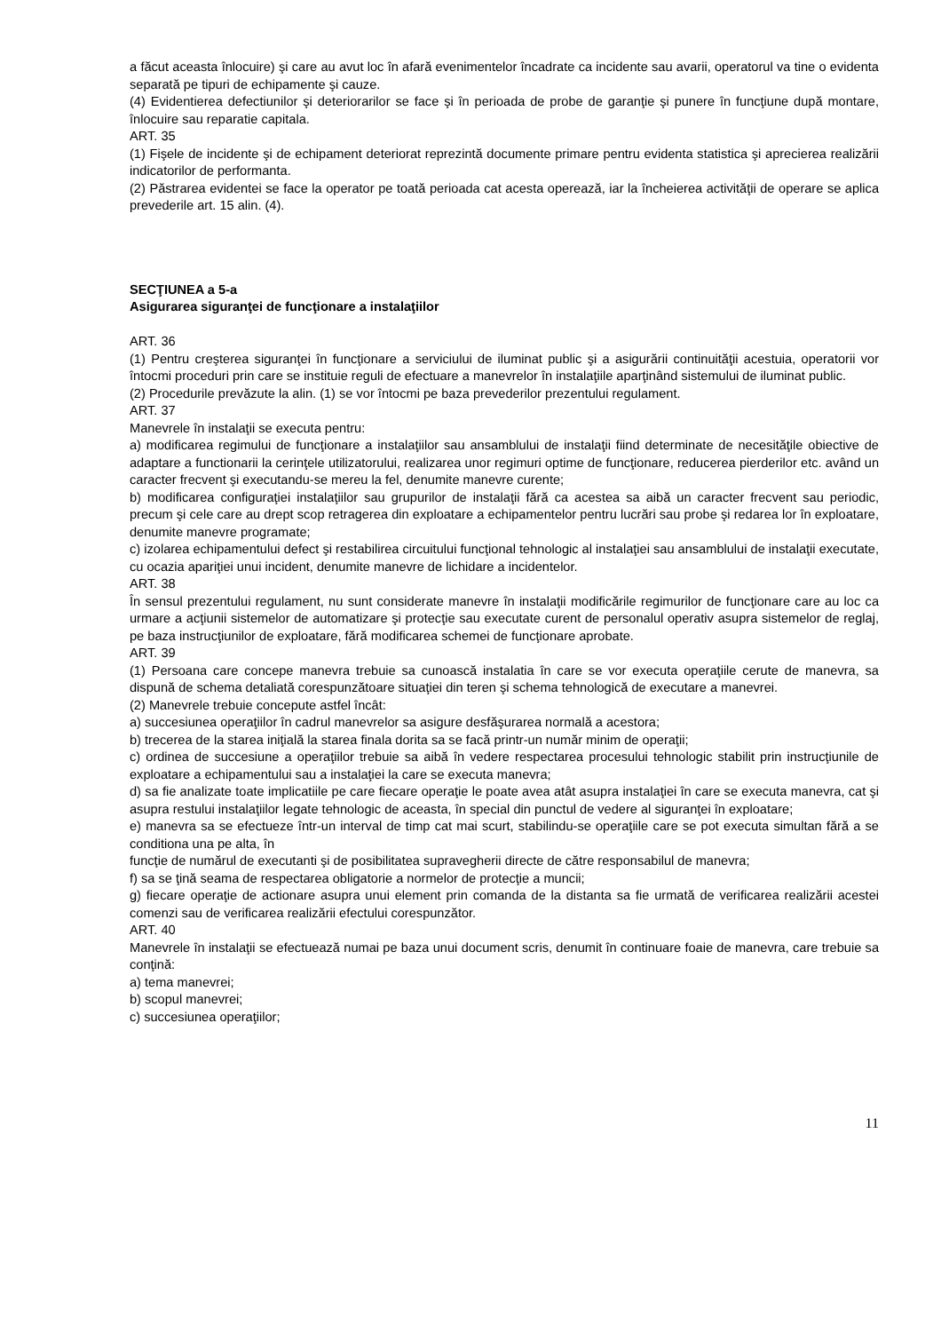a făcut aceasta înlocuire) şi care au avut loc în afară evenimentelor încadrate ca incidente sau avarii, operatorul va tine o evidenta separată pe tipuri de echipamente şi cauze.
(4) Evidentierea defectiunilor şi deteriorarilor se face şi în perioada de probe de garanţie şi punere în funcţiune după montare, înlocuire sau reparatie capitala.
ART. 35
(1) Fişele de incidente şi de echipament deteriorat reprezintă documente primare pentru evidenta statistica şi aprecierea realizării indicatorilor de performanta.
(2) Păstrarea evidentei se face la operator pe toată perioada cat acesta operează, iar la încheierea activităţii de operare se aplica prevederile art. 15 alin. (4).
SECŢIUNEA a 5-a
Asigurarea siguranţei de funcţionare a instalaţiilor
ART. 36
(1) Pentru creşterea siguranţei în funcţionare a serviciului de iluminat public şi a asigurării continuităţii acestuia, operatorii vor întocmi proceduri prin care se instituie reguli de efectuare a manevrelor în instalaţiile aparţinând sistemului de iluminat public.
(2) Procedurile prevăzute la alin. (1) se vor întocmi pe baza prevederilor prezentului regulament.
ART. 37
Manevrele în instalaţii se executa pentru:
a) modificarea regimului de funcţionare a instalaţiilor sau ansamblului de instalaţii fiind determinate de necesităţile obiective de adaptare a functionarii la cerinţele utilizatorului, realizarea unor regimuri optime de funcţionare, reducerea pierderilor etc. având un caracter frecvent şi executandu-se mereu la fel, denumite manevre curente;
b) modificarea configuraţiei instalaţiilor sau grupurilor de instalaţii fără ca acestea sa aibă un caracter frecvent sau periodic, precum şi cele care au drept scop retragerea din exploatare a echipamentelor pentru lucrări sau probe şi redarea lor în exploatare, denumite manevre programate;
c) izolarea echipamentului defect şi restabilirea circuitului funcţional tehnologic al instalaţiei sau ansamblului de instalaţii executate, cu ocazia apariţiei unui incident, denumite manevre de lichidare a incidentelor.
ART. 38
În sensul prezentului regulament, nu sunt considerate manevre în instalaţii modificările regimurilor de funcţionare care au loc ca urmare a acţiunii sistemelor de automatizare şi protecţie sau executate curent de personalul operativ asupra sistemelor de reglaj, pe baza instrucţiunilor de exploatare, fără modificarea schemei de funcţionare aprobate.
ART. 39
(1) Persoana care concepe manevra trebuie sa cunoască instalatia în care se vor executa operaţiile cerute de manevra, sa dispună de schema detaliată corespunzătoare situaţiei din teren şi schema tehnologică de executare a manevrei.
(2) Manevrele trebuie concepute astfel încât:
a) succesiunea operaţiilor în cadrul manevrelor sa asigure desfăşurarea normală a acestora;
b) trecerea de la starea iniţială la starea finala dorita sa se facă printr-un număr minim de operaţii;
c) ordinea de succesiune a operaţiilor trebuie sa aibă în vedere respectarea procesului tehnologic stabilit prin instrucţiunile de exploatare a echipamentului sau a instalaţiei la care se executa manevra;
d) sa fie analizate toate implicatiile pe care fiecare operaţie le poate avea atât asupra instalaţiei în care se executa manevra, cat şi asupra restului instalaţiilor legate tehnologic de aceasta, în special din punctul de vedere al siguranţei în exploatare;
e) manevra sa se efectueze într-un interval de timp cat mai scurt, stabilindu-se operaţiile care se pot executa simultan fără a se conditiona una pe alta, în
funcţie de numărul de executanti şi de posibilitatea supravegherii directe de către responsabilul de manevra;
f) sa se ţină seama de respectarea obligatorie a normelor de protecţie a muncii;
g) fiecare operaţie de actionare asupra unui element prin comanda de la distanta sa fie urmată de verificarea realizării acestei comenzi sau de verificarea realizării efectului corespunzător.
ART. 40
Manevrele în instalaţii se efectuează numai pe baza unui document scris, denumit în continuare foaie de manevra, care trebuie sa conţină:
a) tema manevrei;
b) scopul manevrei;
c) succesiunea operaţiilor;
11